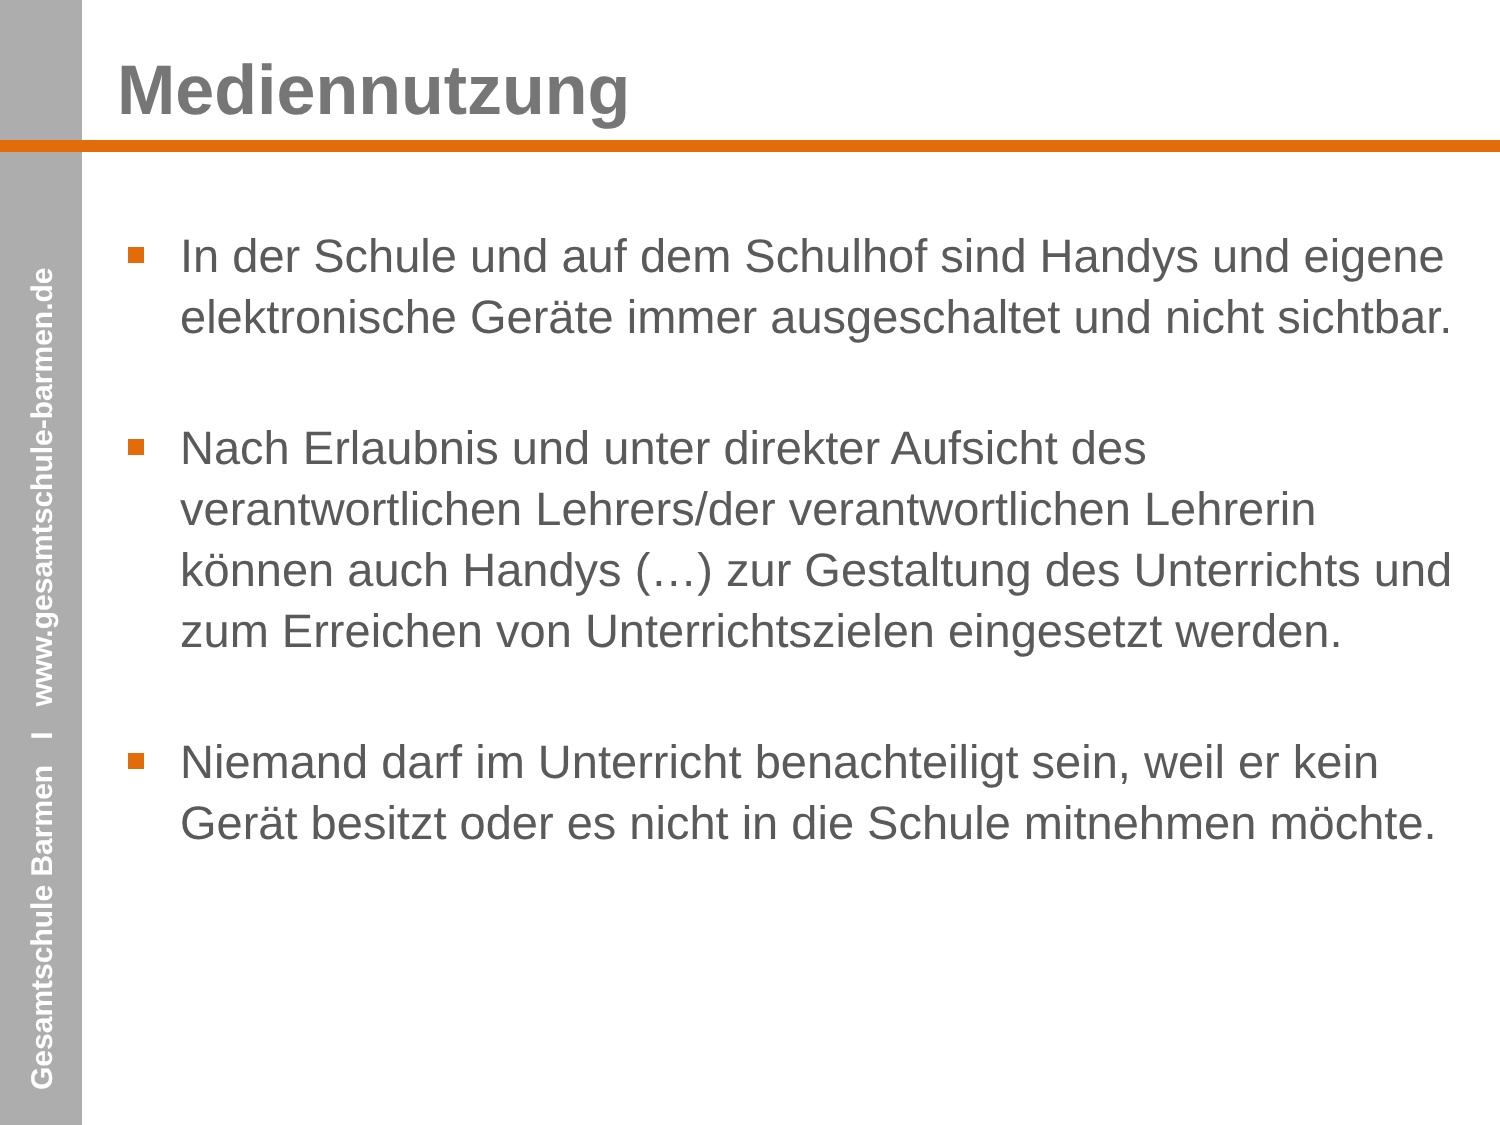Gesamtschule Barmen I www.gesamtschule-barmen.de
Mediennutzung
In der Schule und auf dem Schulhof sind Handys und eigene elektronische Geräte immer ausgeschaltet und nicht sichtbar.
Nach Erlaubnis und unter direkter Aufsicht des verantwortlichen Lehrers/der verantwortlichen Lehrerin können auch Handys (…) zur Gestaltung des Unterrichts und zum Erreichen von Unterrichtszielen eingesetzt werden.
Niemand darf im Unterricht benachteiligt sein, weil er kein Gerät besitzt oder es nicht in die Schule mitnehmen möchte.